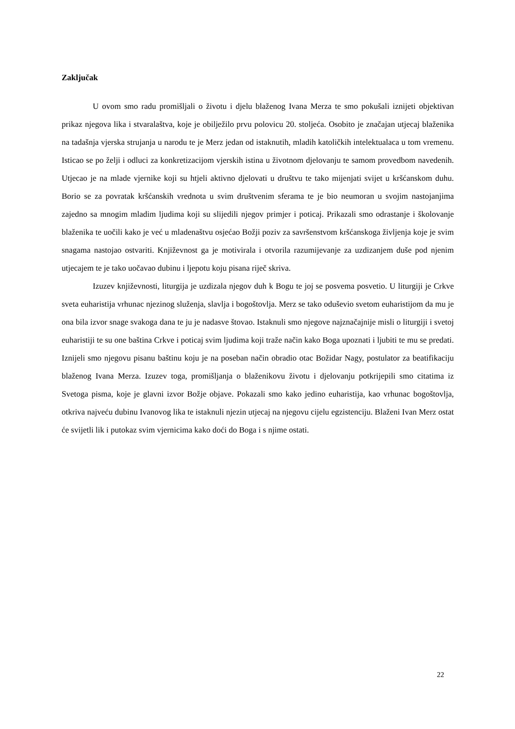Zaključak
U ovom smo radu promišljali o životu i djelu blaženog Ivana Merza te smo pokušali iznijeti objektivan prikaz njegova lika i stvaralaštva, koje je obilježilo prvu polovicu 20. stoljeća. Osobito je značajan utjecaj blaženika na tadašnja vjerska strujanja u narodu te je Merz jedan od istaknutih, mladih katoličkih intelektualaca u tom vremenu. Isticao se po želji i odluci za konkretizacijom vjerskih istina u životnom djelovanju te samom provedbom navedenih. Utjecao je na mlade vjernike koji su htjeli aktivno djelovati u društvu te tako mijenjati svijet u kršćanskom duhu. Borio se za povratak kršćanskih vrednota u svim društvenim sferama te je bio neumoran u svojim nastojanjima zajedno sa mnogim mladim ljudima koji su slijedili njegov primjer i poticaj. Prikazali smo odrastanje i školovanje blaženika te uočili kako je već u mladenaštvu osjećao Božji poziv za savršenstvom kršćanskoga življenja koje je svim snagama nastojao ostvariti. Književnost ga je motivirala i otvorila razumijevanje za uzdizanjem duše pod njenim utjecajem te je tako uočavao dubinu i ljepotu koju pisana riječ skriva.
Izuzev književnosti, liturgija je uzdizala njegov duh k Bogu te joj se posvema posvetio. U liturgiji je Crkve sveta euharistija vrhunac njezinog služenja, slavlja i bogoštovlja. Merz se tako oduševio svetom euharistijom da mu je ona bila izvor snage svakoga dana te ju je nadasve štovao. Istaknuli smo njegove najznačajnije misli o liturgiji i svetoj euharistiji te su one baština Crkve i poticaj svim ljudima koji traže način kako Boga upoznati i ljubiti te mu se predati. Iznijeli smo njegovu pisanu baštinu koju je na poseban način obradio otac Božidar Nagy, postulator za beatifikaciju blaženog Ivana Merza. Izuzev toga, promišljanja o blaženikovu životu i djelovanju potkrijepili smo citatima iz Svetoga pisma, koje je glavni izvor Božje objave. Pokazali smo kako jedino euharistija, kao vrhunac bogoštovlja, otkriva najveću dubinu Ivanovog lika te istaknuli njezin utjecaj na njegovu cijelu egzistenciju. Blaženi Ivan Merz ostat će svijetli lik i putokaz svim vjernicima kako doći do Boga i s njime ostati.
22